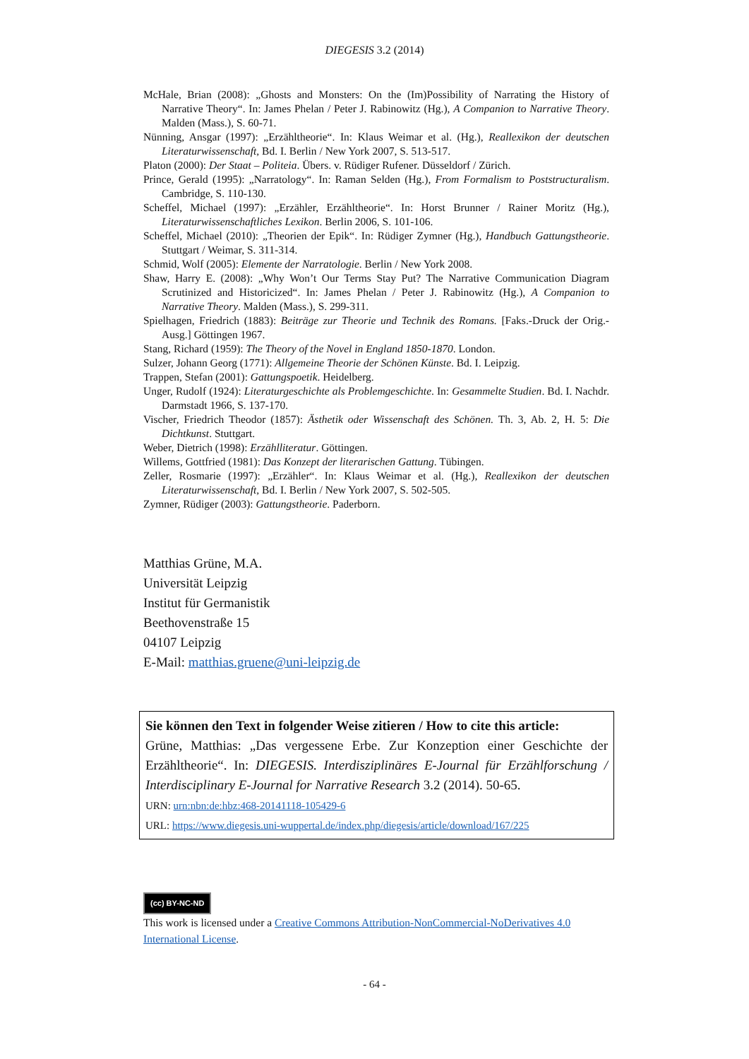DIEGESIS 3.2 (2014)
McHale, Brian (2008): „Ghosts and Monsters: On the (Im)Possibility of Narrating the History of Narrative Theory“. In: James Phelan / Peter J. Rabinowitz (Hg.), A Companion to Narrative Theory. Malden (Mass.), S. 60-71.
Nünning, Ansgar (1997): „Erzähltheorie“. In: Klaus Weimar et al. (Hg.), Reallexikon der deutschen Literaturwissenschaft, Bd. I. Berlin / New York 2007, S. 513-517.
Platon (2000): Der Staat – Politeia. Übers. v. Rüdiger Rufener. Düsseldorf / Zürich.
Prince, Gerald (1995): „Narratology“. In: Raman Selden (Hg.), From Formalism to Poststructuralism. Cambridge, S. 110-130.
Scheffel, Michael (1997): „Erzähler, Erzähltheorie“. In: Horst Brunner / Rainer Moritz (Hg.), Literaturwissenschaftliches Lexikon. Berlin 2006, S. 101-106.
Scheffel, Michael (2010): „Theorien der Epik“. In: Rüdiger Zymner (Hg.), Handbuch Gattungstheorie. Stuttgart / Weimar, S. 311-314.
Schmid, Wolf (2005): Elemente der Narratologie. Berlin / New York 2008.
Shaw, Harry E. (2008): „Why Won’t Our Terms Stay Put? The Narrative Communication Diagram Scrutinized and Historicized“. In: James Phelan / Peter J. Rabinowitz (Hg.), A Companion to Narrative Theory. Malden (Mass.), S. 299-311.
Spielhagen, Friedrich (1883): Beiträge zur Theorie und Technik des Romans. [Faks.-Druck der Orig.-Ausg.] Göttingen 1967.
Stang, Richard (1959): The Theory of the Novel in England 1850-1870. London.
Sulzer, Johann Georg (1771): Allgemeine Theorie der Schönen Künste. Bd. I. Leipzig.
Trappen, Stefan (2001): Gattungspoetik. Heidelberg.
Unger, Rudolf (1924): Literaturgeschichte als Problemgeschichte. In: Gesammelte Studien. Bd. I. Nachdr. Darmstadt 1966, S. 137-170.
Vischer, Friedrich Theodor (1857): Ästhetik oder Wissenschaft des Schönen. Th. 3, Ab. 2, H. 5: Die Dichtkunst. Stuttgart.
Weber, Dietrich (1998): Erzählliteratur. Göttingen.
Willems, Gottfried (1981): Das Konzept der literarischen Gattung. Tübingen.
Zeller, Rosmarie (1997): „Erzähler“. In: Klaus Weimar et al. (Hg.), Reallexikon der deutschen Literaturwissenschaft, Bd. I. Berlin / New York 2007, S. 502-505.
Zymner, Rüdiger (2003): Gattungstheorie. Paderborn.
Matthias Grüne, M.A.
Universität Leipzig
Institut für Germanistik
Beethovenstraße 15
04107 Leipzig
E-Mail: matthias.gruene@uni-leipzig.de
Sie können den Text in folgender Weise zitieren / How to cite this article:
Grüne, Matthias: „Das vergessene Erbe. Zur Konzeption einer Geschichte der Erzähltheorie“. In: DIEGESIS. Interdisziplinäres E-Journal für Erzählforschung / Interdisciplinary E-Journal for Narrative Research 3.2 (2014). 50-65.
URN: urn:nbn:de:hbz:468-20141118-105429-6
URL: https://www.diegesis.uni-wuppertal.de/index.php/diegesis/article/download/167/225
(cc) BY-NC-ND
This work is licensed under a Creative Commons Attribution-NonCommercial-NoDerivatives 4.0 International License.
- 64 -